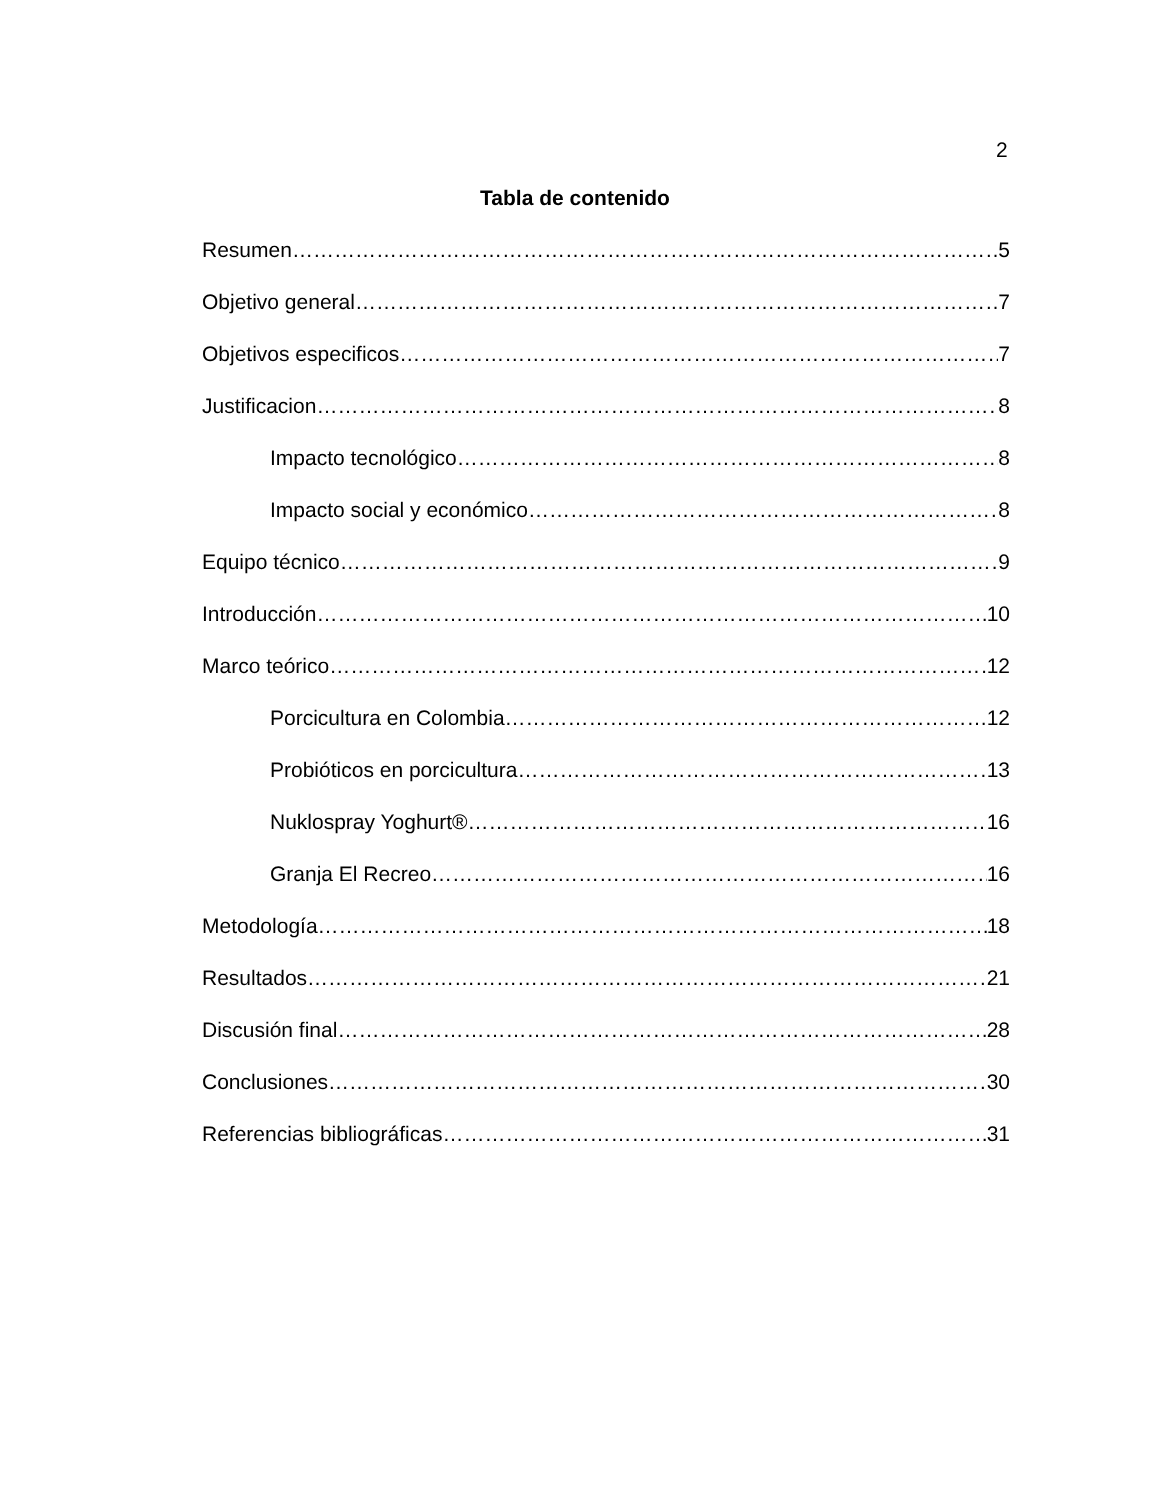2
Tabla de contenido
Resumen 5
Objetivo general 7
Objetivos especificos 7
Justificacion 8
Impacto tecnológico 8
Impacto social y económico 8
Equipo técnico 9
Introducción 10
Marco teórico 12
Porcicultura en Colombia 12
Probióticos en porcicultura 13
Nuklospray Yoghurt® 16
Granja El Recreo 16
Metodología 18
Resultados 21
Discusión final 28
Conclusiones 30
Referencias bibliográficas 31